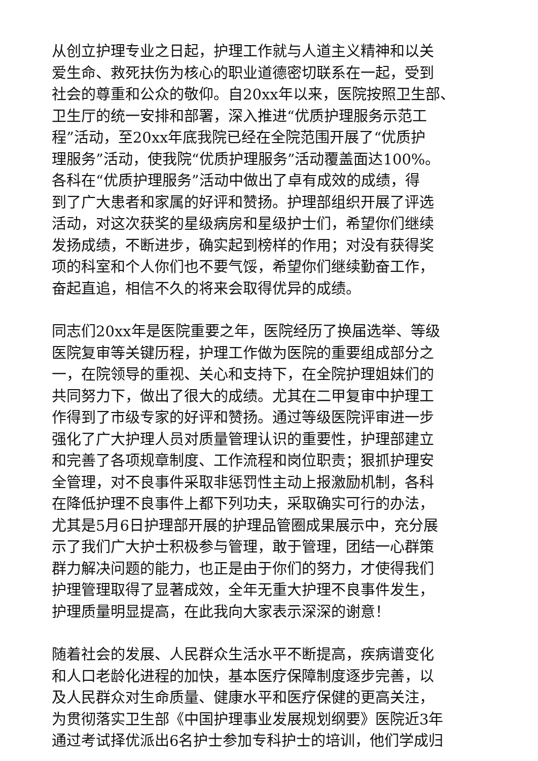从创立护理专业之日起，护理工作就与人道主义精神和以关
爱生命、救死扶伤为核心的职业道德密切联系在一起，受到
社会的尊重和公众的敬仰。自20xx年以来，医院按照卫生部、
卫生厅的统一安排和部署，深入推进“优质护理服务示范工
程”活动，至20xx年底我院已经在全院范围开展了“优质护
理服务”活动，使我院“优质护理服务”活动覆盖面达100%。
各科在“优质护理服务”活动中做出了卓有成效的成绩，得
到了广大患者和家属的好评和赞扬。护理部组织开展了评选
活动，对这次获奖的星级病房和星级护士们，希望你们继续
发扬成绩，不断进步，确实起到榜样的作用；对没有获得奖
项的科室和个人你们也不要气馁，希望你们继续勤奋工作，
奋起直追，相信不久的将来会取得优异的成绩。
同志们20xx年是医院重要之年，医院经历了换届选举、等级
医院复审等关键历程，护理工作做为医院的重要组成部分之
一，在院领导的重视、关心和支持下，在全院护理姐妹们的
共同努力下，做出了很大的成绩。尤其在二甲复审中护理工
作得到了市级专家的好评和赞扬。通过等级医院评审进一步
强化了广大护理人员对质量管理认识的重要性，护理部建立
和完善了各项规章制度、工作流程和岗位职责；狠抓护理安
全管理，对不良事件采取非惩罚性主动上报激励机制，各科
在降低护理不良事件上都下列功夫，采取确实可行的办法，
尤其是5月6日护理部开展的护理品管圈成果展示中，充分展
示了我们广大护士积极参与管理，敢于管理，团结一心群策
群力解决问题的能力，也正是由于你们的努力，才使得我们
护理管理取得了显著成效，全年无重大护理不良事件发生，
护理质量明显提高，在此我向大家表示深深的谢意！
随着社会的发展、人民群众生活水平不断提高，疾病谱变化
和人口老龄化进程的加快，基本医疗保障制度逐步完善，以
及人民群众对生命质量、健康水平和医疗保健的更高关注，
为贯彻落实卫生部《中国护理事业发展规划纲要》医院近3年
通过考试择优派出6名护士参加专科护士的培训，他们学成归